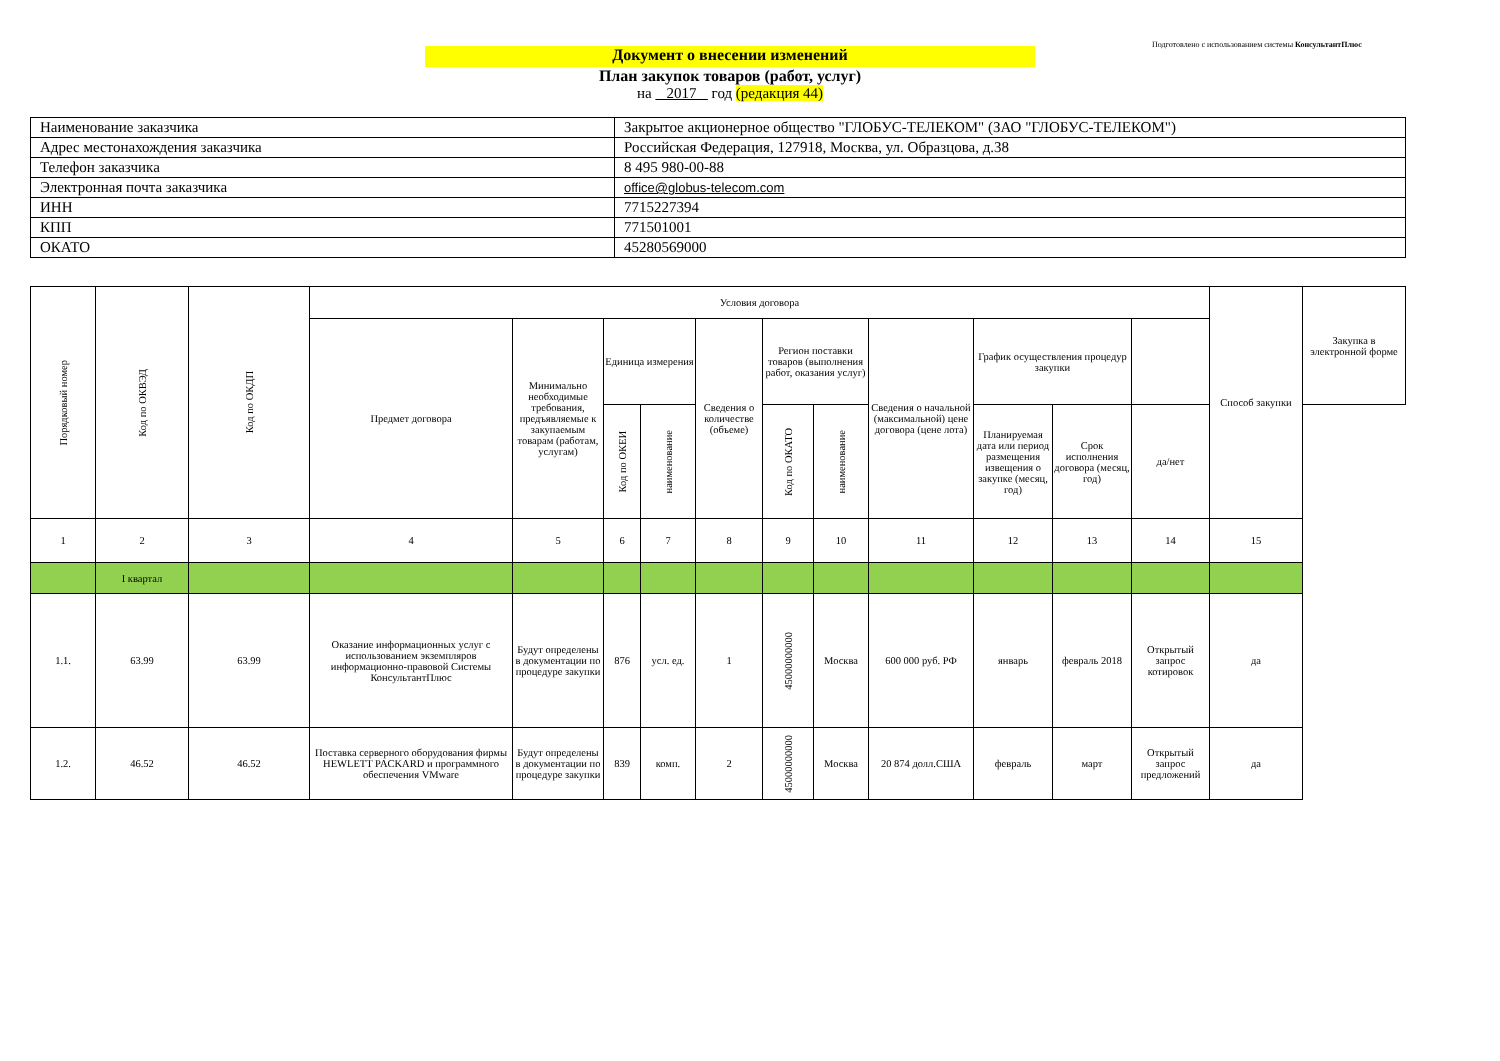Подготовлено с использованием системы КонсультантПлюс
Документ о внесении изменений
План закупок товаров (работ, услуг)
на 2017 год (редакция 44)
| Наименование заказчика | Закрытое акционерное общество "ГЛОБУС-ТЕЛЕКОМ" (ЗАО "ГЛОБУС-ТЕЛЕКОМ") |
| Адрес местонахождения заказчика | Российская Федерация, 127918, Москва, ул. Образцова, д.38 |
| Телефон заказчика | 8 495 980-00-88 |
| Электронная почта заказчика | office@globus-telecom.com |
| ИНН | 7715227394 |
| КПП | 771501001 |
| ОКАТО | 45280569000 |
| Порядковый номер | Код по ОКВЭД | Код по ОКДП | Условия договора | | | | | | | | | | | Способ закупки | Закупка в электронной форме |
| --- | --- | --- | --- | --- | --- | --- | --- | --- | --- | --- | --- | --- | --- | --- | --- |
| | | | Предмет договора | Минимально необходимые требования, предъявляемые к закупаемым товарам (работам, услугам) | Единица измерения | | Сведения о количестве (объеме) | Регион поставки товаров (выполнения работ, оказания услуг) | | Сведения о начальной (максимальной) цене договора (цене лота) | График осуществления процедур закупки | | | | |
| | | | | | Код по ОКЕИ | наименование | | Код по ОКАТО | наименование | | Планируемая дата или период размещения извещения о закупке (месяц, год) | Срок исполнения договора (месяц, год) | да/нет | | |
| 1 | 2 | 3 | 4 | 5 | 6 | 7 | 8 | 9 | 10 | 11 | 12 | 13 | 14 | 15 | |
| | I квартал | | | | | | | | | | | | | | |
| 1.1. | 63.99 | 63.99 | Оказание информационных услуг с использованием экземпляров информационно-правовой Системы КонсультантПлюс | Будут определены в документации по процедуре закупки | 876 | усл. ед. | 1 | 45000000000 | Москва | 600 000 руб. РФ | январь | февраль 2018 | Открытый запрос котировок | да | |
| 1.2. | 46.52 | 46.52 | Поставка серверного оборудования фирмы HEWLETT PACKARD и программного обеспечения VMware | Будут определены в документации по процедуре закупки | 839 | комп. | 2 | 45000000000 | Москва | 20 874 долл.США | февраль | март | Открытый запрос предложений | да | |